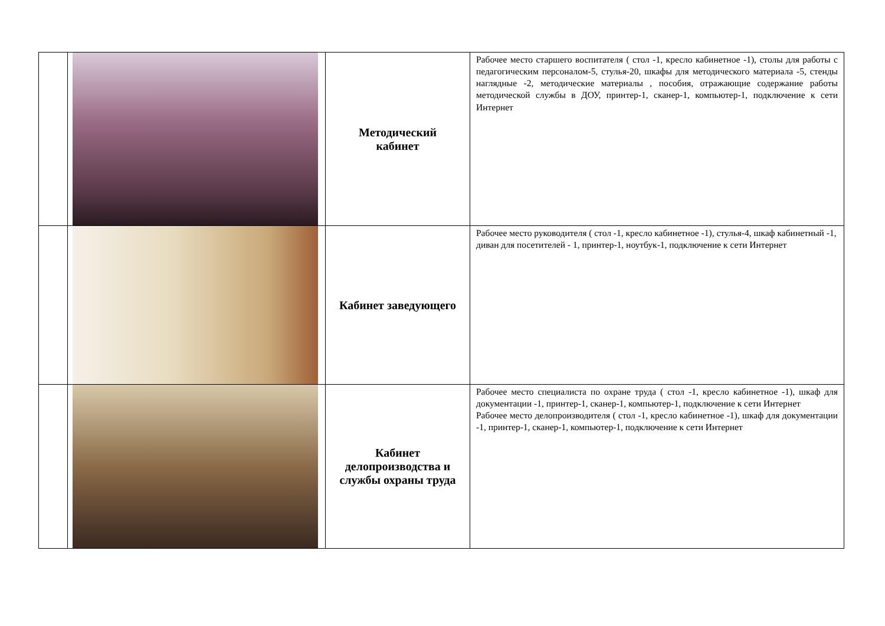| | | Методический кабинет | Рабочее место старшего воспитателя ( стол -1, кресло кабинетное -1), столы для работы с педагогическим персоналом-5, стулья-20, шкафы для методического материала -5, стенды наглядные -2, методические материалы , пособия, отражающие содержание работы методической службы в ДОУ, принтер-1, сканер-1, компьютер-1, подключение к сети Интернет |
| | | Кабинет заведующего | Рабочее место руководителя ( стол -1, кресло кабинетное -1), стулья-4, шкаф кабинетный -1, диван для посетителей - 1, принтер-1, ноутбук-1, подключение к сети Интернет |
| | | Кабинет делопроизводства и службы охраны труда | Рабочее место специалиста по охране труда ( стол -1, кресло кабинетное -1), шкаф для документации -1, принтер-1, сканер-1, компьютер-1, подключение к сети Интернет Рабочее место делопроизводителя ( стол -1, кресло кабинетное -1), шкаф для документации -1, принтер-1, сканер-1, компьютер-1, подключение к сети Интернет |